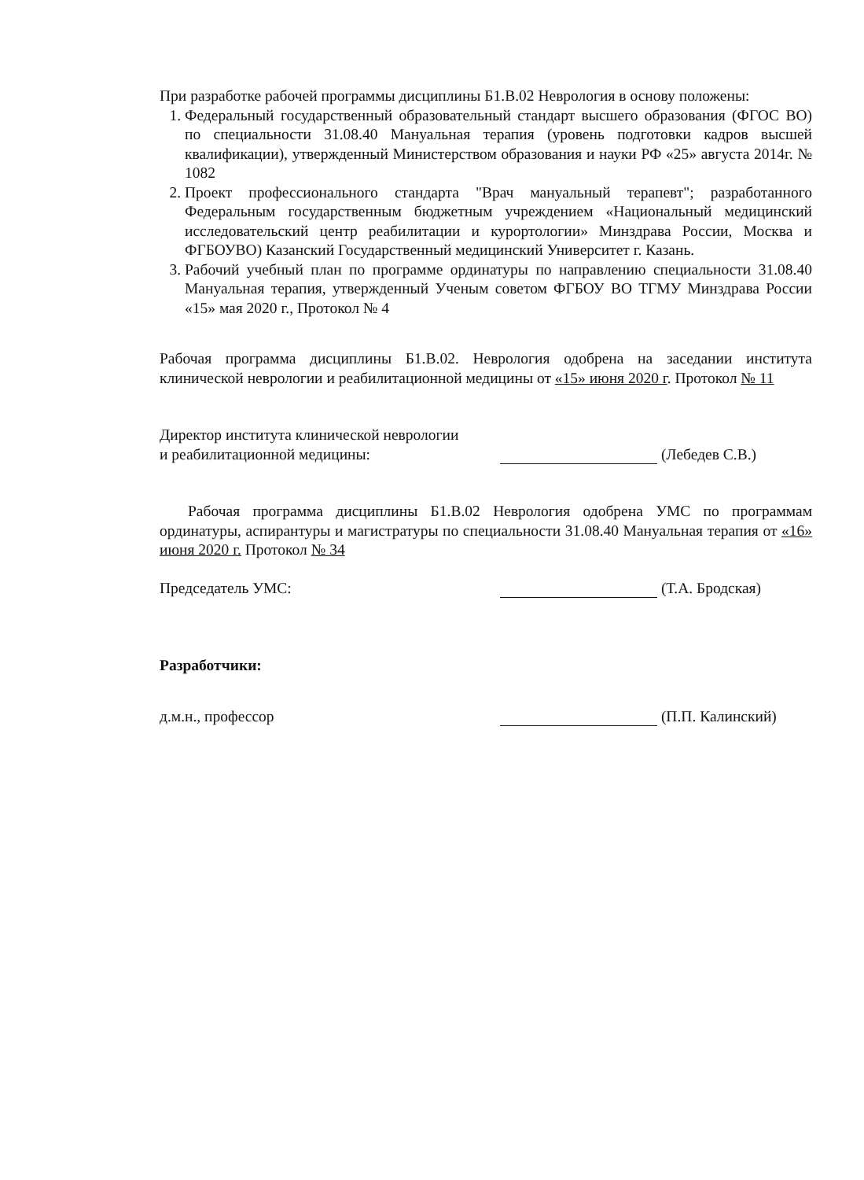При разработке рабочей программы дисциплины Б1.В.02 Неврология в основу положены:
1. Федеральный государственный образовательный стандарт высшего образования (ФГОС ВО) по специальности 31.08.40 Мануальная терапия (уровень подготовки кадров высшей квалификации), утвержденный Министерством образования и науки РФ «25» августа 2014г. № 1082
2. Проект профессионального стандарта "Врач мануальный терапевт"; разработанного Федеральным государственным бюджетным учреждением «Национальный медицинский исследовательский центр реабилитации и курортологии» Минздрава России, Москва и ФГБОУВО) Казанский Государственный медицинский Университет г. Казань.
3. Рабочий учебный план по программе ординатуры по направлению специальности 31.08.40 Мануальная терапия, утвержденный Ученым советом ФГБОУ ВО ТГМУ Минздрава России «15» мая 2020 г., Протокол № 4
Рабочая программа дисциплины Б1.В.02. Неврология одобрена на заседании института клинической неврологии и реабилитационной медицины от «15» июня 2020 г. Протокол № 11
Директор института клинической неврологии
и реабилитационной медицины:
(Лебедев С.В.)
Рабочая программа дисциплины Б1.В.02 Неврология одобрена УМС по программам ординатуры, аспирантуры и магистратуры по специальности 31.08.40 Мануальная терапия от «16» июня 2020 г. Протокол № 34
Председатель УМС: (Т.А. Бродская)
Разработчики:
д.м.н., профессор (П.П. Калинский)